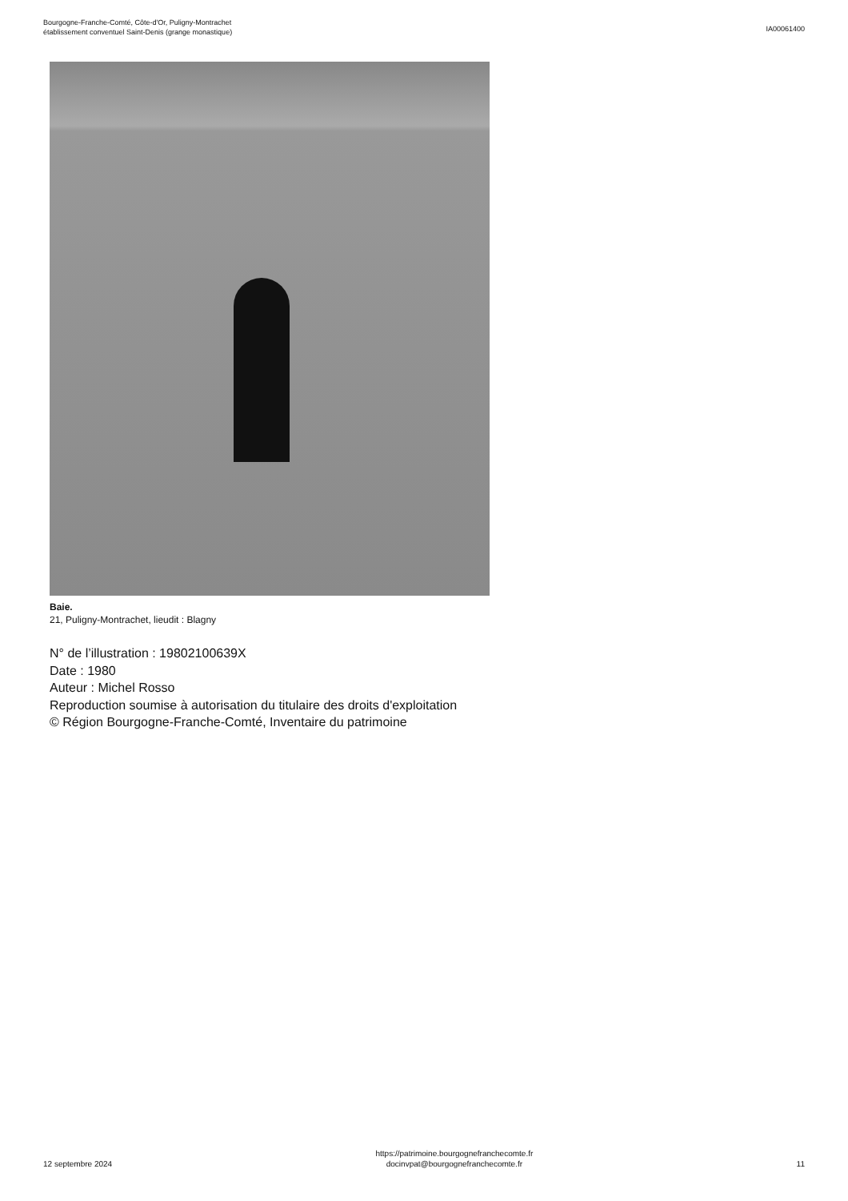Bourgogne-Franche-Comté, Côte-d'Or, Puligny-Montrachet
établissement conventuel Saint-Denis (grange monastique)
IA00061400
Baie.
21, Puligny-Montrachet, lieudit : Blagny
N° de l’illustration : 19802100639X
Date : 1980
Auteur : Michel Rosso
Reproduction soumise à autorisation du titulaire des droits d'exploitation
© Région Bourgogne-Franche-Comté, Inventaire du patrimoine
12 septembre 2024
https://patrimoine.bourgognefranchecomte.fr
docinvpat@bourgognefranchecomte.fr
11